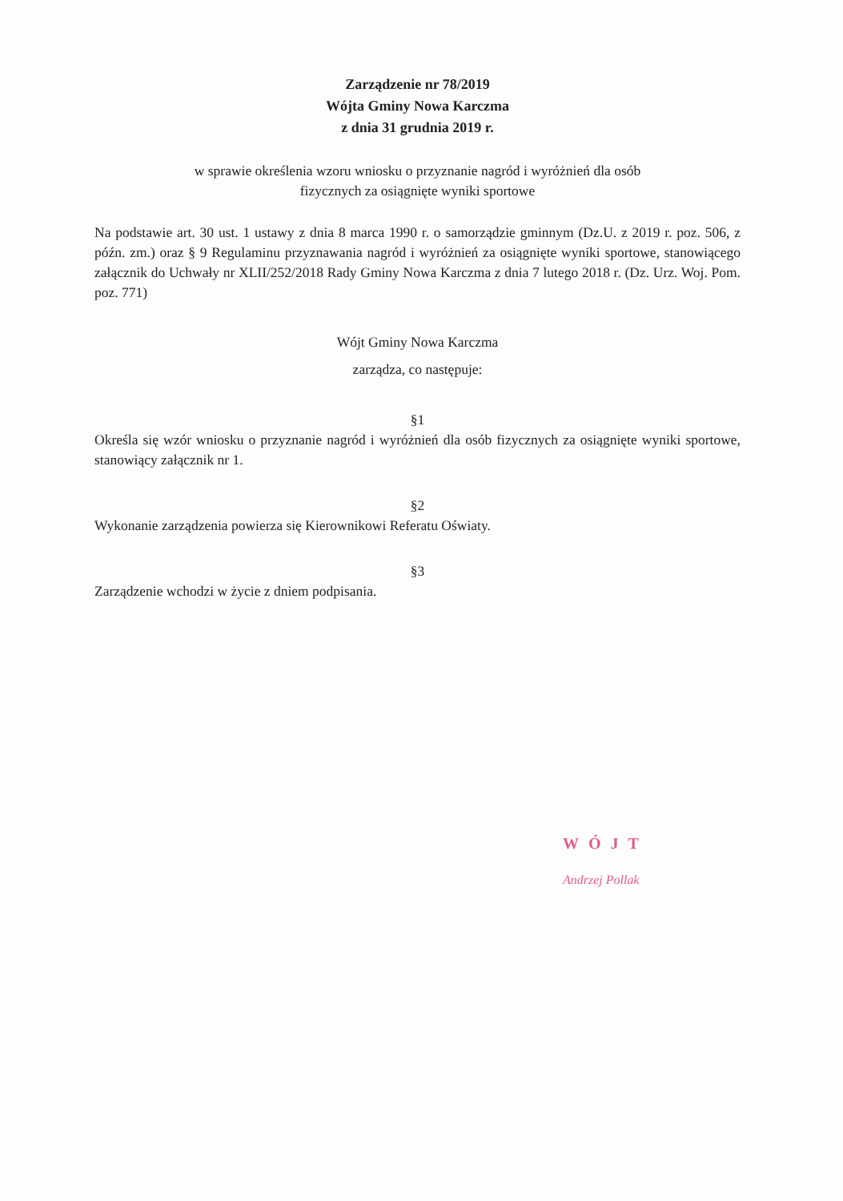Zarządzenie nr 78/2019
Wójta Gminy Nowa Karczma
z dnia 31 grudnia 2019 r.
w sprawie określenia wzoru wniosku o przyznanie nagród i wyróżnień dla osób
fizycznych za osiągnięte wyniki sportowe
Na podstawie art. 30 ust. 1 ustawy z dnia 8 marca 1990 r. o samorządzie gminnym (Dz.U. z 2019 r. poz. 506, z późn. zm.) oraz § 9 Regulaminu przyznawania nagród i wyróżnień za osiągnięte wyniki sportowe, stanowiącego załącznik do Uchwały nr XLII/252/2018 Rady Gminy Nowa Karczma z dnia 7 lutego 2018 r. (Dz. Urz. Woj. Pom. poz. 771)
Wójt Gminy Nowa Karczma
zarządza, co następuje:
§1
Określa się wzór wniosku o przyznanie nagród i wyróżnień dla osób fizycznych za osiągnięte wyniki sportowe, stanowiący załącznik nr 1.
§2
Wykonanie zarządzenia powierza się Kierownikowi Referatu Oświaty.
§3
Zarządzenie wchodzi w życie z dniem podpisania.
WÓJT
Andrzej Pollak